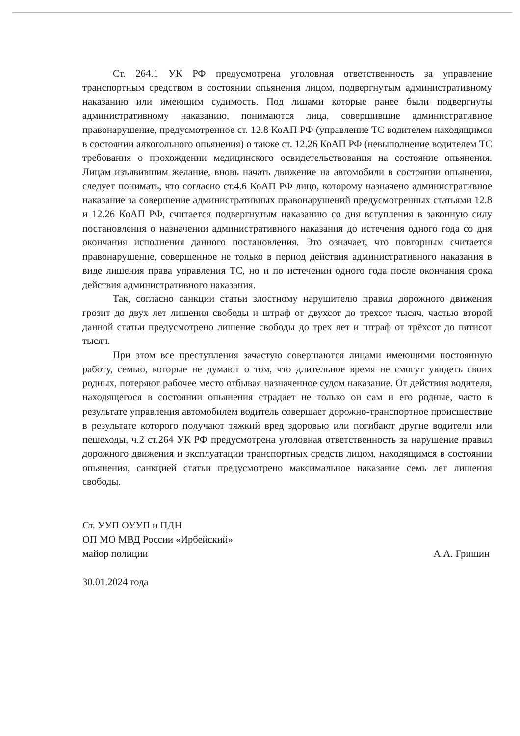Ст. 264.1 УК РФ предусмотрена уголовная ответственность за управление транспортным средством в состоянии опьянения лицом, подвергнутым административному наказанию или имеющим судимость. Под лицами которые ранее были подвергнуты административному наказанию, понимаются лица, совершившие административное правонарушение, предусмотренное ст. 12.8 КоАП РФ (управление ТС водителем находящимся в состоянии алкогольного опьянения) о также ст. 12.26 КоАП РФ (невыполнение водителем ТС требования о прохождении медицинского освидетельствования на состояние опьянения. Лицам изъявившим желание, вновь начать движение на автомобили в состоянии опьянения, следует понимать, что согласно ст.4.6 КоАП РФ лицо, которому назначено административное наказание за совершение административных правонарушений предусмотренных статьями 12.8 и 12.26 КоАП РФ, считается подвергнутым наказанию со дня вступления в законную силу постановления о назначении административного наказания до истечения одного года со дня окончания исполнения данного постановления. Это означает, что повторным считается правонарушение, совершенное не только в период действия административного наказания в виде лишения права управления ТС, но и по истечении одного года после окончания срока действия административного наказания.
Так, согласно санкции статьи злостному нарушителю правил дорожного движения грозит до двух лет лишения свободы и штраф от двухсот до трехсот тысяч, частью второй данной статьи предусмотрено лишение свободы до трех лет и штраф от трёхсот до пятисот тысяч.
При этом все преступления зачастую совершаются лицами имеющими постоянную работу, семью, которые не думают о том, что длительное время не смогут увидеть своих родных, потеряют рабочее место отбывая назначенное судом наказание. От действия водителя, находящегося в состоянии опьянения страдает не только он сам и его родные, часто в результате управления автомобилем водитель совершает дорожно-транспортное происшествие в результате которого получают тяжкий вред здоровью или погибают другие водители или пешеходы, ч.2 ст.264 УК РФ предусмотрена уголовная ответственность за нарушение правил дорожного движения и эксплуатации транспортных средств лицом, находящимся в состоянии опьянения, санкцией статьи предусмотрено максимальное наказание семь лет лишения свободы.
Ст. УУП ОУУП и ПДН
ОП МО МВД России «Ирбейский»
майор полиции
А.А. Гришин
30.01.2024 года